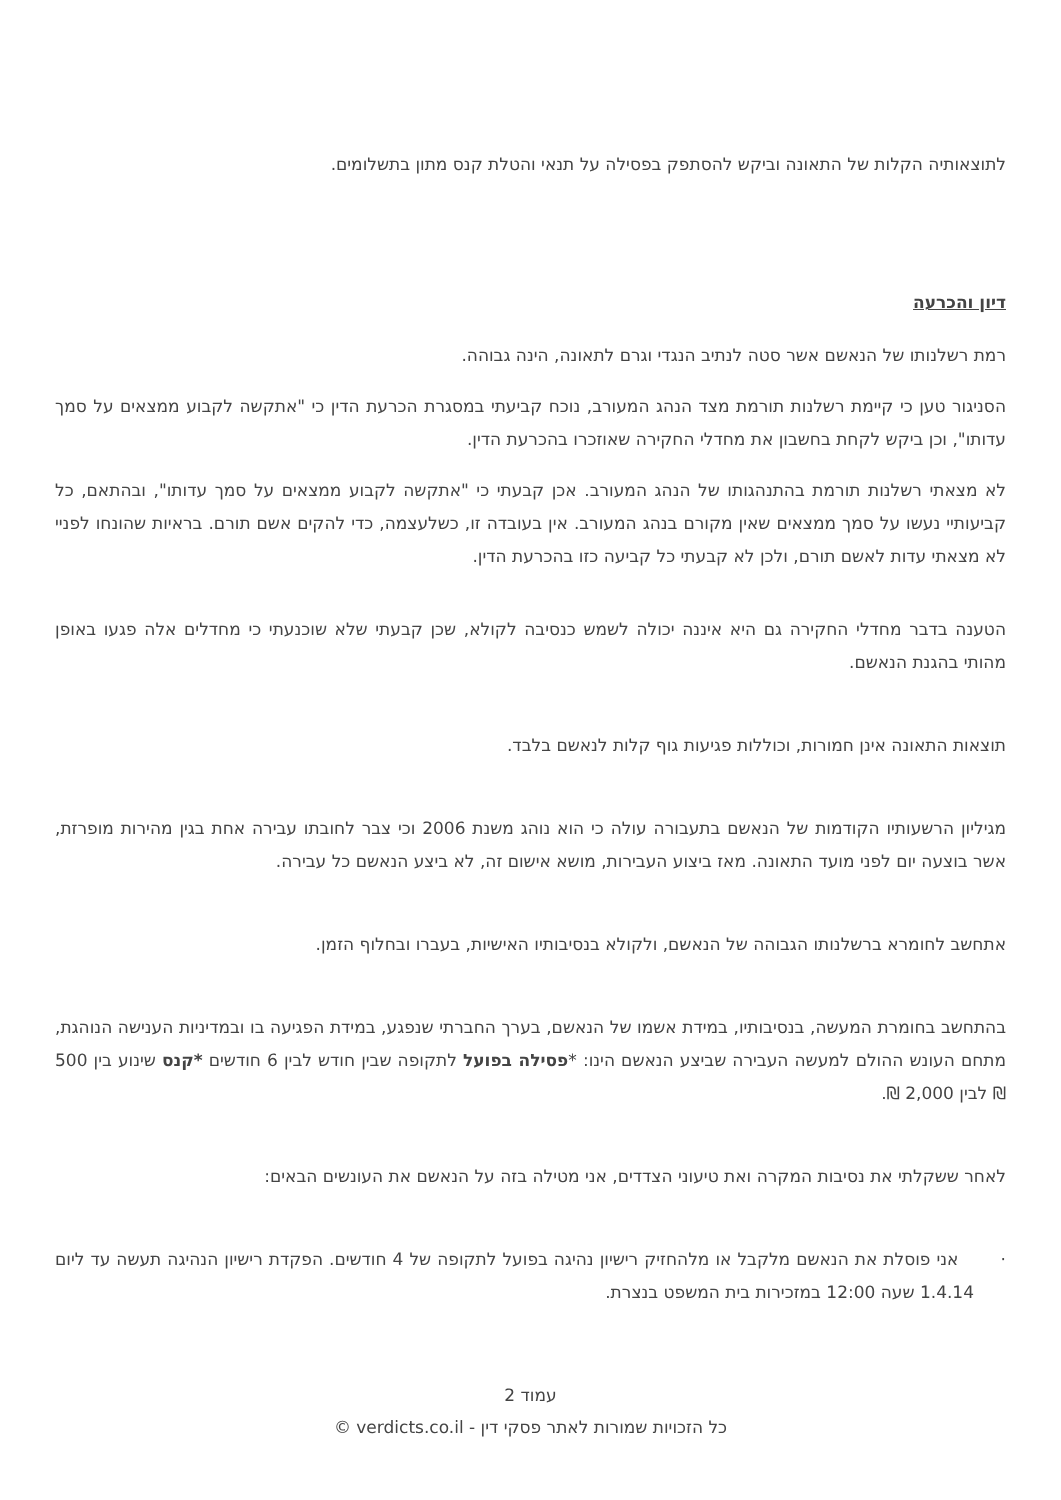לתוצאותיה הקלות של התאונה וביקש להסתפק בפסילה על תנאי והטלת קנס מתון בתשלומים.
דיון והכרעה
רמת רשלנותו של הנאשם אשר סטה לנתיב הנגדי וגרם לתאונה, הינה גבוהה.
הסניגור טען כי קיימת רשלנות תורמת מצד הנהג המעורב, נוכח קביעתי במסגרת הכרעת הדין כי "אתקשה לקבוע ממצאים על סמך עדותו", וכן ביקש לקחת בחשבון את מחדלי החקירה שאוזכרו בהכרעת הדין.
לא מצאתי רשלנות תורמת בהתנהגותו של הנהג המעורב. אכן קבעתי כי "אתקשה לקבוע ממצאים על סמך עדותו", ובהתאם, כל קביעותיי נעשו על סמך ממצאים שאין מקורם בנהג המעורב. אין בעובדה זו, כשלעצמה, כדי להקים אשם תורם. בראיות שהונחו לפניי לא מצאתי עדות לאשם תורם, ולכן לא קבעתי כל קביעה כזו בהכרעת הדין.
הטענה בדבר מחדלי החקירה גם היא איננה יכולה לשמש כנסיבה לקולא, שכן קבעתי שלא שוכנעתי כי מחדלים אלה פגעו באופן מהותי בהגנת הנאשם.
תוצאות התאונה אינן חמורות, וכוללות פגיעות גוף קלות לנאשם בלבד.
מגיליון הרשעותיו הקודמות של הנאשם בתעבורה עולה כי הוא נוהג משנת 2006 וכי צבר לחובתו עבירה אחת בגין מהירות מופרזת, אשר בוצעה יום לפני מועד התאונה. מאז ביצוע העבירות, מושא אישום זה, לא ביצע הנאשם כל עבירה.
אתחשב לחומרא ברשלנותו הגבוהה של הנאשם, ולקולא בנסיבותיו האישיות, בעברו ובחלוף הזמן.
בהתחשב בחומרת המעשה, בנסיבותיו, במידת אשמו של הנאשם, בערך החברתי שנפגע, במידת הפגיעה בו ובמדיניות הענישה הנוהגת, מתחם העונש ההולם למעשה העבירה שביצע הנאשם הינו: *פסילה בפועל לתקופה שבין חודש לבין 6 חודשים *קנס שינוע בין 500 ₪ לבין 2,000 ₪.
לאחר ששקלתי את נסיבות המקרה ואת טיעוני הצדדים, אני מטילה בזה על הנאשם את העונשים הבאים:
· אני פוסלת את הנאשם מלקבל או מלהחזיק רישיון נהיגה בפועל לתקופה של 4 חודשים. הפקדת רישיון הנהיגה תעשה עד ליום 1.4.14 שעה 12:00 במזכירות בית המשפט בנצרת.
עמוד 2
כל הזכויות שמורות לאתר פסקי דין - verdicts.co.il ©